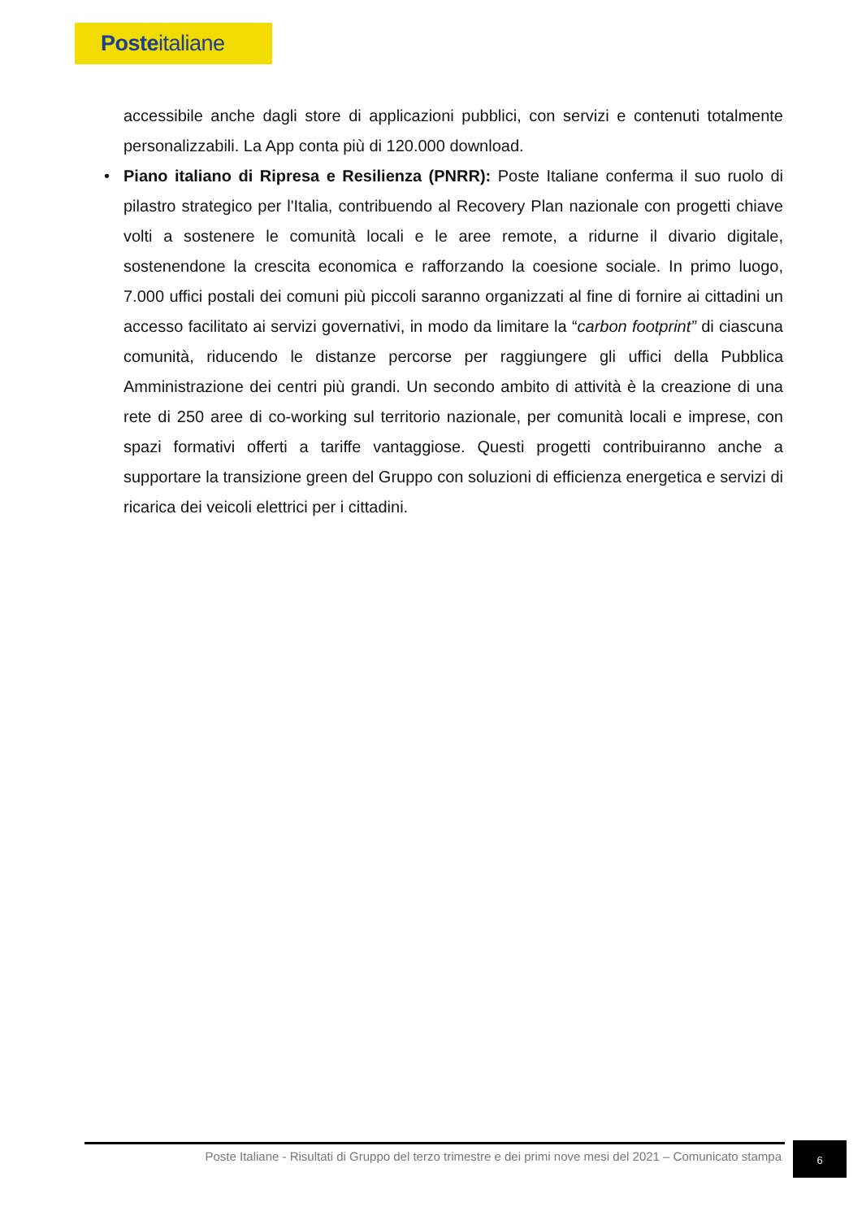Posteitaliane
accessibile anche dagli store di applicazioni pubblici, con servizi e contenuti totalmente personalizzabili. La App conta più di 120.000 download.
• Piano italiano di Ripresa e Resilienza (PNRR): Poste Italiane conferma il suo ruolo di pilastro strategico per l'Italia, contribuendo al Recovery Plan nazionale con progetti chiave volti a sostenere le comunità locali e le aree remote, a ridurne il divario digitale, sostenendone la crescita economica e rafforzando la coesione sociale. In primo luogo, 7.000 uffici postali dei comuni più piccoli saranno organizzati al fine di fornire ai cittadini un accesso facilitato ai servizi governativi, in modo da limitare la “carbon footprint” di ciascuna comunità, riducendo le distanze percorse per raggiungere gli uffici della Pubblica Amministrazione dei centri più grandi. Un secondo ambito di attività è la creazione di una rete di 250 aree di co-working sul territorio nazionale, per comunità locali e imprese, con spazi formativi offerti a tariffe vantaggiose. Questi progetti contribuiranno anche a supportare la transizione green del Gruppo con soluzioni di efficienza energetica e servizi di ricarica dei veicoli elettrici per i cittadini.
Poste Italiane - Risultati di Gruppo del terzo trimestre e dei primi nove mesi del 2021 – Comunicato stampa
6